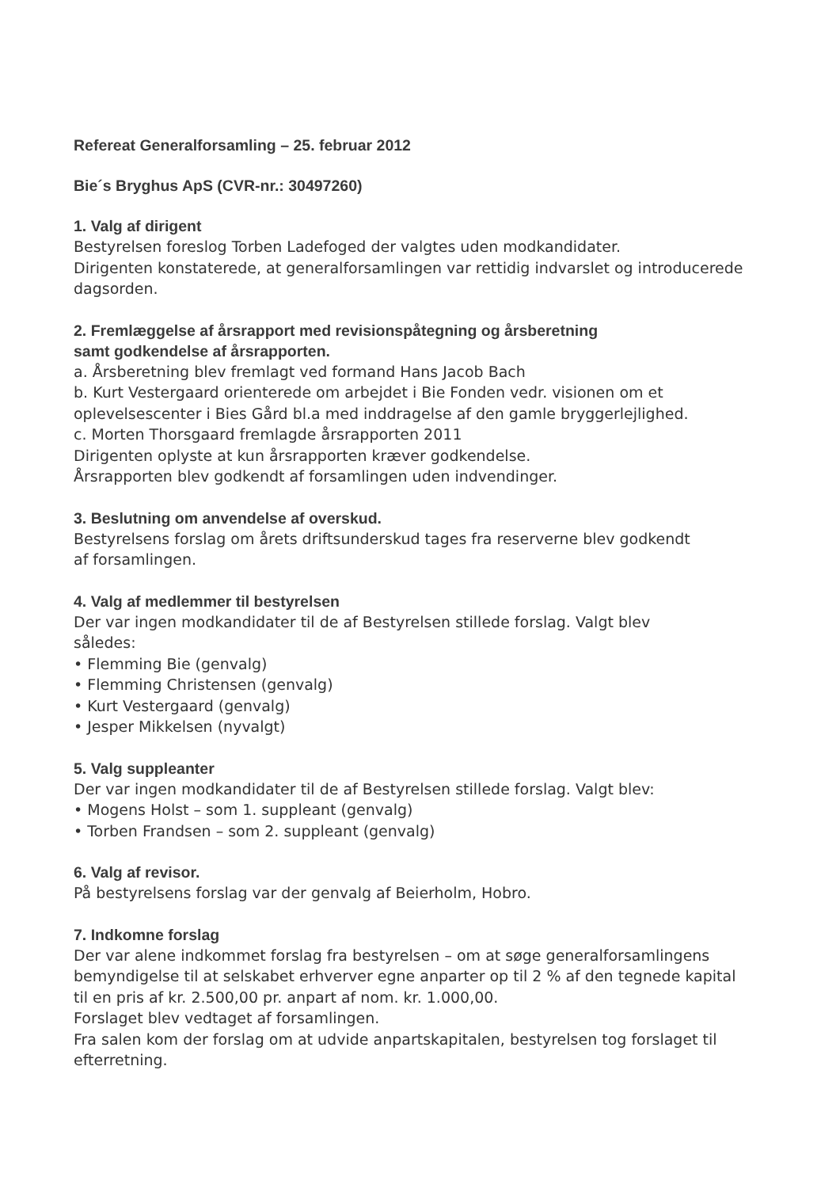Refereat Generalforsamling – 25. februar 2012
Bie´s Bryghus ApS (CVR-nr.: 30497260)
1. Valg af dirigent
Bestyrelsen foreslog Torben Ladefoged der valgtes uden modkandidater.
Dirigenten konstaterede, at generalforsamlingen var rettidig indvarslet og introducerede dagsorden.
2. Fremlæggelse af årsrapport med revisionspåtegning og årsberetning
samt godkendelse af årsrapporten.
a. Årsberetning blev fremlagt ved formand Hans Jacob Bach
b. Kurt Vestergaard orienterede om arbejdet i Bie Fonden vedr. visionen om et oplevelsescenter i Bies Gård bl.a med inddragelse af den gamle bryggerlejlighed.
c. Morten Thorsgaard fremlagde årsrapporten 2011
Dirigenten oplyste at kun årsrapporten kræver godkendelse.
Årsrapporten blev godkendt af forsamlingen uden indvendinger.
3. Beslutning om anvendelse af overskud.
Bestyrelsens forslag om årets driftsunderskud tages fra reserverne blev godkendt
af forsamlingen.
4. Valg af medlemmer til bestyrelsen
Der var ingen modkandidater til de af Bestyrelsen stillede forslag. Valgt blev
således:
• Flemming Bie (genvalg)
• Flemming Christensen (genvalg)
• Kurt Vestergaard (genvalg)
• Jesper Mikkelsen (nyvalgt)
5. Valg suppleanter
Der var ingen modkandidater til de af Bestyrelsen stillede forslag. Valgt blev:
• Mogens Holst – som 1. suppleant (genvalg)
• Torben Frandsen – som 2. suppleant (genvalg)
6. Valg af revisor.
På bestyrelsens forslag var der genvalg af Beierholm, Hobro.
7. Indkomne forslag
Der var alene indkommet forslag fra bestyrelsen – om at søge generalforsamlingens bemyndigelse til at selskabet erhverver egne anparter op til 2 % af den tegnede kapital til en pris af kr. 2.500,00 pr. anpart af nom. kr. 1.000,00.
Forslaget blev vedtaget af forsamlingen.
Fra salen kom der forslag om at udvide anpartskapitalen, bestyrelsen tog forslaget til efterretning.